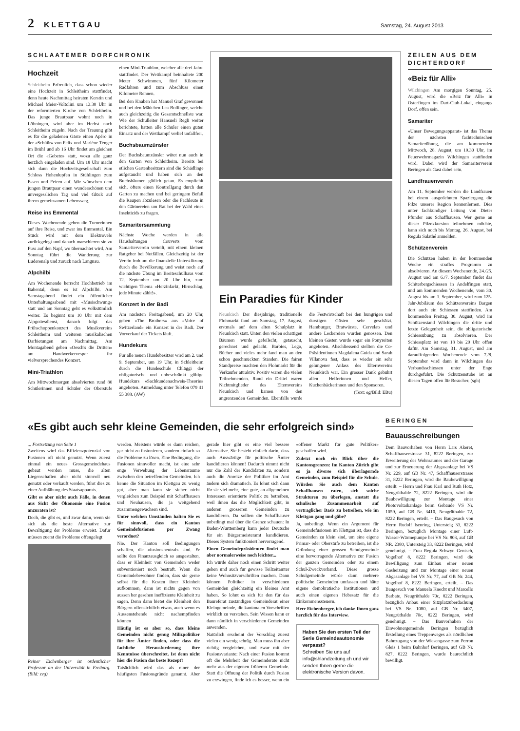2 KLETTGAU Samstag, 24. August 2013
SCHLAATEMER DORFCHRONIK
Hochzeit
Schleitheim Erfreulich, dass schon wieder eine Hochzeit in Schleitheim stattfindet, denn heute Nachmittag heiraten Kerstin und Michael Meier-Voltolini um 13.30 Uhr in der reformierten Kirche von Schleitheim. Das junge Brautpaar wohnt noch in Löhningen, wird aber im Herbst nach Schleitheim zügeln. Nach der Trauung gibt es für die geladenen Gäste einen Apéro in der «Schüür» von Felix und Marlène Tenger im Brühl und ab 16 Uhr findet am gleichen Ort die «Gobete» statt, wozu alle ganz herzlich eingeladen sind. Um 18 Uhr macht sich dann die Hochzeitsgesellschaft zum Schloss Hohenlupfen in Stühlingen zum Essen und Feiern auf. Wir wünschen dem jungen Brautpaar einen wunderschönen und unvergesslichen Tag und viel Glück auf ihrem gemeinsamen Lebensweg.
Reise ins Emmental
Dieses Wochenende gehen die Turnerinnen auf ihre Reise, und zwar ins Emmental. Ein Stück wird mit dem Elektrovelo zurückgelegt und danach marschieren sie zu Fuss auf den Napf, wo übernachtet wird. Am Sonntag führt die Wanderung zur Lüderenalp und zurück nach Langnau.
Alpchilbi
Am Wochenende herrscht Hochbetrieb im Babental, denn es ist Alpchilbi. Am Samstagabend findet ein öffentlicher Unterhaltungsabend mit «Musischwung» statt und am Sonntag geht es volkstümlich weiter. Es beginnt um 10 Uhr mit dem Alpgottesdienst, danach folgt das Frühschoppenkonzert des Musikvereins Schleitheim und weiteren musikalischen Darbietungen am Nachmittag. Am Montagabend geben «Oesch's die Dritten» am Handwerkervesper ihr vielversprechendes Konzert.
Mini-Triathlon
Am Mittwochmorgen absolvierten rund 80 Schülerinnen und Schüler der Oberstufe einen Mini-Triathlon, welcher alle drei Jahre stattfindet. Der Wettkampf beinhaltete 200 Meter Schwimmen, fünf Kilometer Radfahren und zum Abschluss einen Kilometer Rennen.
Bei den Knaben hat Manuel Graf gewonnen und bei den Mädchen Lea Bollinger, welche auch gleichzeitig die Gesamtschnellste war. Wie der Schulleiter Hansueli Regli weiter berichtete, hatten alle Schüler einen guten Einsatz und der Wettkampf verlief unfallfrei.
Buchsbaumzünsler
Der Buchsbaumzünsler wütet nun auch in den Gärten von Schleitheim. Bereits bei etlichen Gartenbesitzern sind die Schädlinge aufgetaucht und haben sich an den Buchsbäumen gütlich getan. Es empfiehlt sich, öfters einen Kontrollgang durch den Garten zu machen und bei geringem Befall die Raupen abzulesen oder die Fachleute in den Gärtnereien um Rat bei der Wahl eines Insektizids zu fragen.
Samaritersammlung
Nächste Woche werden in alle Haushaltungen Couverts vom Samariterverein verteilt, mit einem kleinen Ratgeber bei Notfällen. Gleichzeitig ist der Verein froh um die finanzielle Unterstützung durch die Bevölkerung und weist noch auf die nächste Übung im Breiteschulhaus vom 12. September um 20 Uhr hin, zum wichtigen Thema «Herzinfarkt, Hirnschlag, jede Minute zählt!».
Konzert in der Badi
Am nächsten Freitagabend, um 20 Uhr, geben «The Brothers» aus «Voice of Switzerland» ein Konzert in der Badi. Der Vorverkauf der Tickets läuft.
Hundekurs
Für alle neuen Hundebesitzer wird am 2. und 9. September, um 19 Uhr, in Schleitheim durch die Hundeschule Chläggi der obligatorische und unbeschränkt gültige Hundekurs «Sachkundenachweis-Theorie» angeboten. Anmeldung unter Telefon 079 41 55 388. (AW)
Ein Paradies für Kinder
Neunkirch Der diesjährige, traditionelle Flohmarkt fand am Samstag, 17. August, erstmals auf dem alten Schulplatz in Neunkirch statt. Unten den vielen schattigen Bäumen wurde gefeilscht, getauscht, gerechnet und gelacht. Barbies, Lego, Bücher und vieles mehr fand man an den schön geschmückten Ständen. Die fairen Standpreise machten den Flohmarkt für die Verkäufer attraktiv. Positiv waren die vielen Teilnehmenden. Rund ein Drittel waren Nichtmitglieder des Elternvereins Neunkirch und kamen von den angrenzenden Gemeinden. Ebenfalls wurde die Festwirtschaft bei den hungrigen und durstigen Gästen sehr geschätzt. Hamburger, Bratwürste, Cervelats und andere Leckereien wurden genossen. Den kleinen Gästen wurde sogar ein Ponyreiten angeboten. Abschliessend stellten die Co-Präsidentinnen Magdalena Guida und Sarah Villanova fest, dass es wieder ein sehr gelungener Anlass des Elternvereins Neunkirch war. Ein grosser Dank gebührt allen Helferinnen und Helfer, Kuchenbäckerinnen und den Sponsoren.
(Text: eg/Bild: EBü)
ZEILEN AUS DEM DICHTERDORF
«Beiz für Alli»
Wilchingen Am morgigen Sonntag, 25. August, wird die «Beiz für Alli» in Osterfingen im Dart-Club-Lokal, eingangs Dorf, offen sein.
Samariter
«Unser Bewegungsapparat» ist das Thema der nächsten fachtechnischen Samariterübung, die am kommenden Mittwoch, 28. August, um 19.30 Uhr, im Feuerwehrmagazin Wilchingen stattfinden wird. Dabei wird der Samariterverein Beringen als Gast dabei sein.
Landfrauenverein
Am 11. September werden die Landfrauen bei einem ausgedehnten Spaziergang die Pilze unserer Region kennenlernen. Dies unter fachkundiger Leitung von Dieter Pfunder aus Schaffhausen. Wer gerne an dieser Pilzexkursion teilnehmen möchte, kann sich noch bis Montag, 26. August, bei Regula Salathé anmelden.
Schützenverein
Die Schützen haben in der kommenden Woche ein straffes Programm zu absolvieren. An diesem Wochenende, 24./25. August und am 6./7. September findet das Schiterbergschiessen in Andelfingen statt, und am kommenden Wochenende, vom 30. August bis am 1. September, wird zum 125-Jahr-Jubiläum des Schützenvereins Bargen dort auch ein Schiessen stattfinden. Am kommenden Freitag, 30. August, wird im Schützenstand Wilchingen die dritte und letzte Gelegenheit sein, die obligatorische Schiessübung zu absolvieren. Der Schiessplatz ist von 18 bis 20 Uhr offen dafür. Am Samstag, 31. August, und am darauffolgenden Wochenende vom 7./8. September wird dann in Wilchingen das Verbandsschiessen unter der Enge durchgeführt. Die Schützenstube ist an diesen Tagen offen für Besucher. (sgh)
«Es gibt auch sehr kleine Gemeinden, die sehr erfolgreich sind»
... Fortsetzung von Seite 1
Zweitens wird das Effizienzpotenzial von Fusionen oft nicht genutzt. Wenn zuerst einmal ein neues Grossgemeindehaus gebaut werden muss, die alten Liegenschaften aber nicht sinnvoll neu genutzt oder verkauft werden, führt dies zu einer Aufblähung des Staatsapparats.
Gibt es aber nicht auch Fälle, in denen aus Sicht der Ökonomie eine Fusion anzuraten ist?
Doch, die gibt es, und zwar dann, wenn sie sich als die beste Alternative zur Bewältigung der Probleme erweist. Dafür müssen zuerst die Probleme offengelegt
Reiner Eichenberger ist ordentlicher Professor an der Universität in Freiburg. (Bild: zvg)
werden. Meistens würde es dann reichen, gar nicht zu fusionieren, sondern einfach so die Probleme zu lösen. Eine Bedingung, die Fusionen sinnvoller macht, ist eine sehr enge Verwebung der Lebensräume zwischen den betreffenden Gemeinden. Ich kenne die Situation im Klettgau zu wenig gut, aber man kann sie sicher nicht vergleichen zum Beispiel mit Schaffhausen und Neuhausen, die ja weitgehend zusammengewachsen sind.
Unter welchen Umständen halten Sie es für sinnvoll, dass ein Kanton Gemeindefusionen per Zwang verordnet?
Nie. Der Kanton soll Bedingungen schaffen, die «fusionsneutral» sind. Er sollte den Finanzausgleich so ausgestalten, dass er Kleinheit von Gemeinden weder subventioniert noch bestraft. Wenn die Gemeindebewohner finden, dass sie gerne selbst für die Kosten ihrer Kleinheit aufkommen, dann ist nichts gegen von aussen her gesehen ineffiziente Kleinheit zu sagen. Denn dann bietet die Kleinheit den Bürgern offensichtlich etwas, auch wenn es Aussenstehende nicht nachempfinden können
Häufig ist es aber so, dass kleine Gemeinden nicht genug Milizpolitiker für ihre Ämter finden, oder dass die fachliche Herausforderung ihre Kenntnisse überschreitet. Ist denn nicht hier die Fusion das beste Rezept?
Tatsächlich wird das als einer der häufigsten Fusionsgründe genannt. Aber gerade hier gibt es eine viel bessere Alternative. Sie besteht einfach darin, dass auch Auswärtige für politische Ämter kandidieren können! Dadurch nimmt nicht nur die Zahl der Kandidaten zu, sondern auch die Anreize der Politiker im Amt ändern sich dramatisch. Es lohnt sich dann für sie viel mehr, eine gute, an allgemeinen Interessen orientierte Politik zu betreiben, weil ihnen das die Möglichkeit gibt, in anderen grösseren Gemeinden zu kandidieren. Da sollten die Schaffhauser unbedingt mal über die Grenze schauen: In Baden-Württemberg kann jeder Deutsche für ein Bürgermeisteramt kandidieren. Dieses System funktioniert hervorragend.
Einen Gemeindepräsidenten findet man aber normalerweise noch leichter...
Ich würde daher noch einen Schritt weiter gehen und auch für gewisse Teilzeitämter keine Wohnsitzvorschriften machen. Dann können Politiker in verschiedenen Gemeinden gleichzeitig ein kleines Amt haben. So lohnt es sich für den für das Baureferat zuständigen Gemeinderat einer Kleingemeinde, die kantonalen Vorschriften wirklich zu verstehen. Sein Wissen kann er dann nämlich in verschiedenen Gemeinden anwenden.
Natürlich erscheint der Vorschlag zuerst vielen ein wenig schräg. Man muss ihn aber richtig vergleichen, und zwar mit der Fusionsvariante: Nach einer Fusion kommt oft die Mehrheit der Gemeinderäte nicht mehr aus der eigenen früheren Gemeinde. Statt die Öffnung der Politik durch Fusion zu erzwingen, finde ich es besser, wenn ein «offener Markt für gute Politiker» geschaffen wird.
Zuletzt noch ein Blick über die Kantonsgrenzen: Im Kanton Zürich gibt es ja diverse sich überlagernde Gemeinden, zum Beispiel für die Schule. Würden Sie auch dem Kanton Schaffhausen raten, sich solche Strukturen zu überlegen, anstatt die schulische Zusammenarbeit auf vertraglicher Basis zu betreiben, wie im Klettgau gang und gäbe?
Ja, unbedingt. Wenn ein Argument für Gemeindefusionen im Klettgau ist, dass die Gemeinden zu klein sind, um eine eigene Primar- oder Oberstufe zu betreiben, ist die Gründung einer grossen Schulgemeinde eine hervorragende Alternative zur Fusion der ganzen Gemeinden oder zu einem Schul-Zweckverband. Diese grosse Schulgemeinde würde dann mehrere politische Gemeinden umfassen und hätte eigene demokratische Institutionen und auch einen eigenen Hebesatz für die Einkommenssteuern.
Herr Eichenberger, ich danke Ihnen ganz herzlich für das Interview.
Haben Sie den ersten Teil der Serie Gemeindeautonomie verpasst?
Schreiben Sie uns auf info@shlandzeitung.ch und wir senden Ihnen gerne die elektronische Version davon.
BERINGEN
Bauausschreibungen
Dem Bauvorhaben von Herrn Lars Akeret, Schaffhauserstrasse 31, 8222 Beringen, zur Erweiterung des Wohnraumes und der Garage und zur Erneuerung der Abgasanlage bei VS Nr. 229, auf GB Nr. 47, Schaffhauserstrasse 31, 8222 Beringen, wird die Baubewilligung erteilt. – Herrn und Frau Karl und Ruth Hotz, Neugrüthalde 72, 8222 Beringen, wird die Baubewilligung zur Montage einer Photovoltaikanlage beim Gebäude VS Nr. 1059, auf GB Nr. 3410, Neugrüthalde 72, 8222 Beringen, erteilt. – Das Baugesuch von Herrn Rudolf Isenring, Untersteig 33, 8222 Beringen, bezüglich Montage einer Luft-Wasser-Wärmepumpe bei VS Nr. 803, auf GB NR. 2380, Untersteig 33, 8222 Beringen, wird genehmigt. – Frau Regula Schwyn Gentsch, Vogelhof 8, 8222 Beringen, wird die Bewilligung zum Einbau einer neuen Gasheizung und zur Montage einer neuen Abgasanlage bei VS Nr. 77, auf GB Nr. 244, Vogelhof 8, 8222 Beringen, erteilt. – Das Baugesuch von Manuela Knecht und Marcello Barbato, Neugrüthalde 70c, 8222 Beringen, bezüglich Anbau einer Sitzplatzüberdachung bei VS Nr. 1080, auf GB Nr. 3407, Neugrüthalde 70c, 8222 Beringen, wird genehmigt. – Das Bauvorhaben der Einwohnergemeinde Beringen bezüglich Erstellung eines Treppenweges als nördlichen Bahnzugang von der Wiesengasse zum Perron Gleis 1 beim Bahnhof Beringen, auf GB Nr. 827, 8222 Beringen, wurde baurechtlich bewilligt.